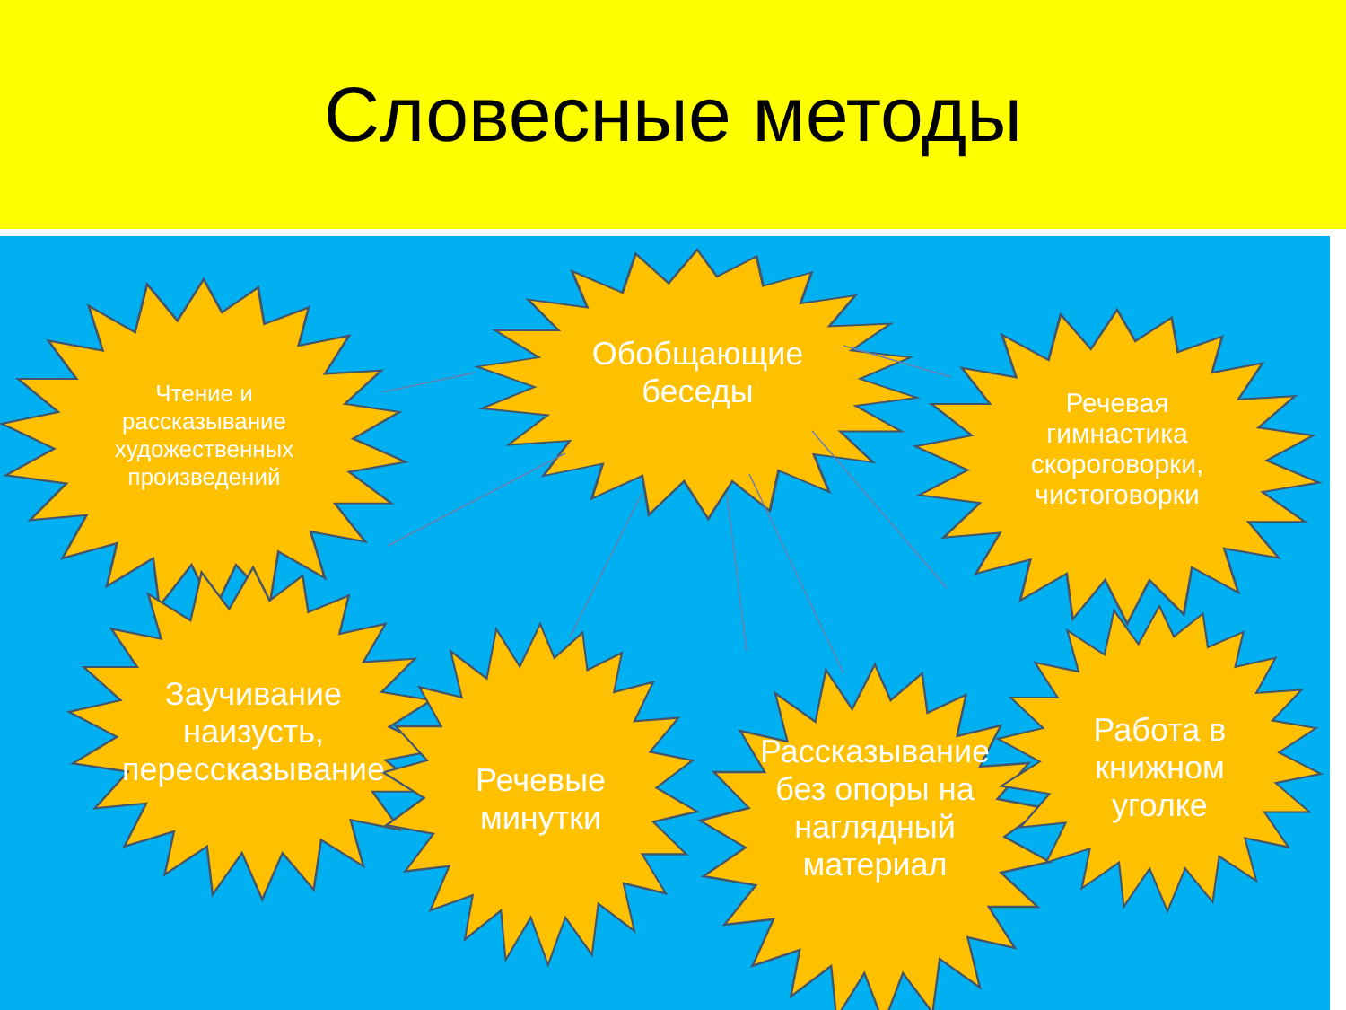Словесные методы
Чтение и рассказывание художественных произведений
Обобщающие беседы
Речевая гимнастика скороговорки, чистоговорки
Заучивание наизусть, перессказывание
Речевые минутки
Рассказывание без опоры на наглядный материал
Работа в книжном уголке